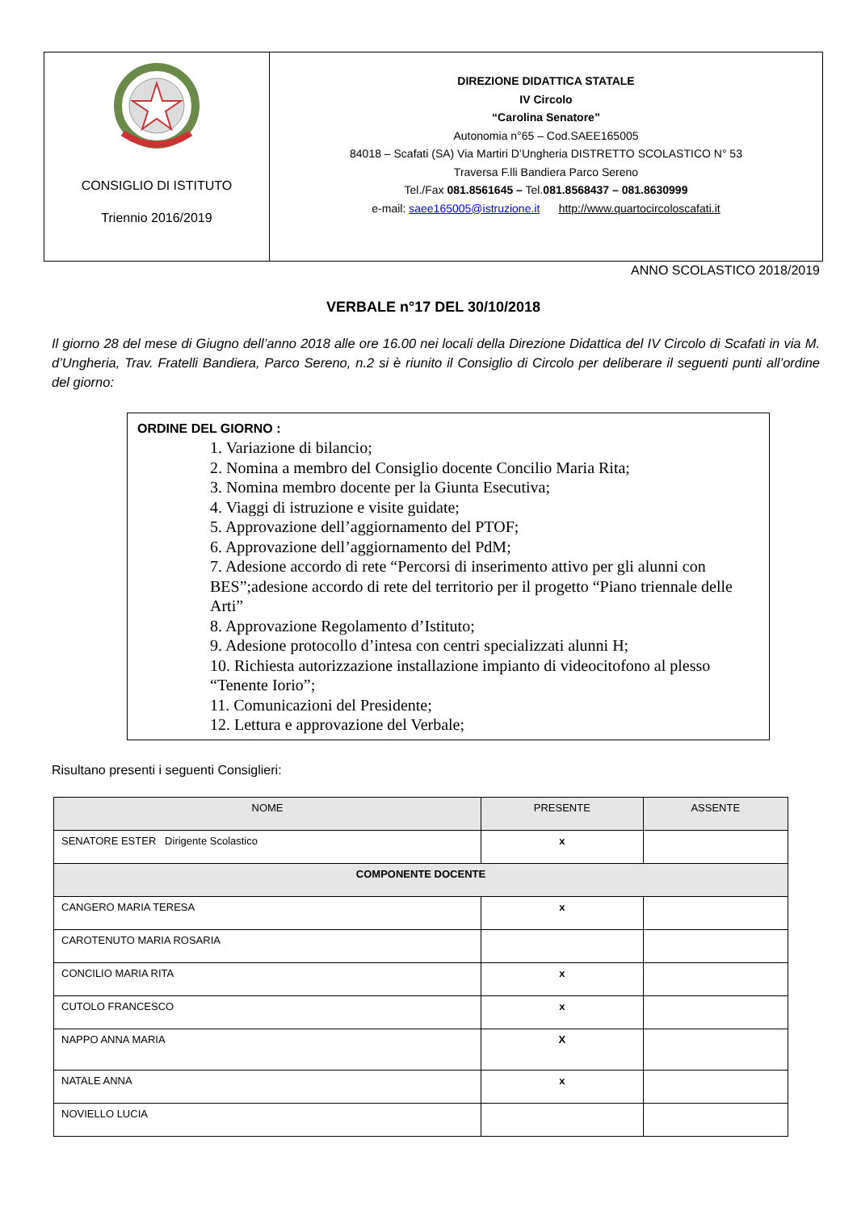CONSIGLIO DI ISTITUTO
Triennio 2016/2019
DIREZIONE DIDATTICA STATALE
IV Circolo
“Carolina Senatore”
Autonomia n°65 – Cod.SAEE165005
84018 – Scafati (SA) Via Martiri D’Ungheria DISTRETTO SCOLASTICO N° 53
Traversa F.lli Bandiera Parco Sereno
Tel./Fax 081.8561645 – Tel.081.8568437 – 081.8630999
e-mail: saee165005@istruzione.it http://www.quartocircoloscafati.it
ANNO SCOLASTICO 2018/2019
VERBALE n°17 DEL 30/10/2018
Il giorno 28 del mese di Giugno dell’anno 2018 alle ore 16.00 nei locali della Direzione Didattica del IV Circolo di Scafati in via M. d’Ungheria, Trav. Fratelli Bandiera, Parco Sereno, n.2 si è riunito il Consiglio di Circolo per deliberare il seguenti punti all’ordine del giorno:
ORDINE DEL GIORNO :
1. Variazione di bilancio;
2. Nomina a membro del Consiglio docente Concilio Maria Rita;
3. Nomina membro docente per la Giunta Esecutiva;
4. Viaggi di istruzione e visite guidate;
5. Approvazione dell’aggiornamento del PTOF;
6. Approvazione dell’aggiornamento del PdM;
7. Adesione accordo di rete “Percorsi di inserimento attivo per gli alunni con BES”;adesione accordo di rete del territorio per il progetto “Piano triennale delle Arti”
8. Approvazione Regolamento d’Istituto;
9. Adesione protocollo d’intesa con centri specializzati alunni H;
10. Richiesta autorizzazione installazione impianto di videocitofono al plesso “Tenente Iorio”;
11. Comunicazioni del Presidente;
12. Lettura e approvazione del Verbale;
Risultano presenti i seguenti Consiglieri:
| NOME | PRESENTE | ASSENTE |
| --- | --- | --- |
| SENATORE ESTER Dirigente Scolastico | x | |
| COMPONENTE DOCENTE | | |
| CANGERO MARIA TERESA | x | |
| CAROTENUTO MARIA ROSARIA | | |
| CONCILIO MARIA RITA | x | |
| CUTOLO FRANCESCO | x | |
| NAPPO ANNA MARIA | X | |
| NATALE ANNA | x | |
| NOVIELLO LUCIA | | |